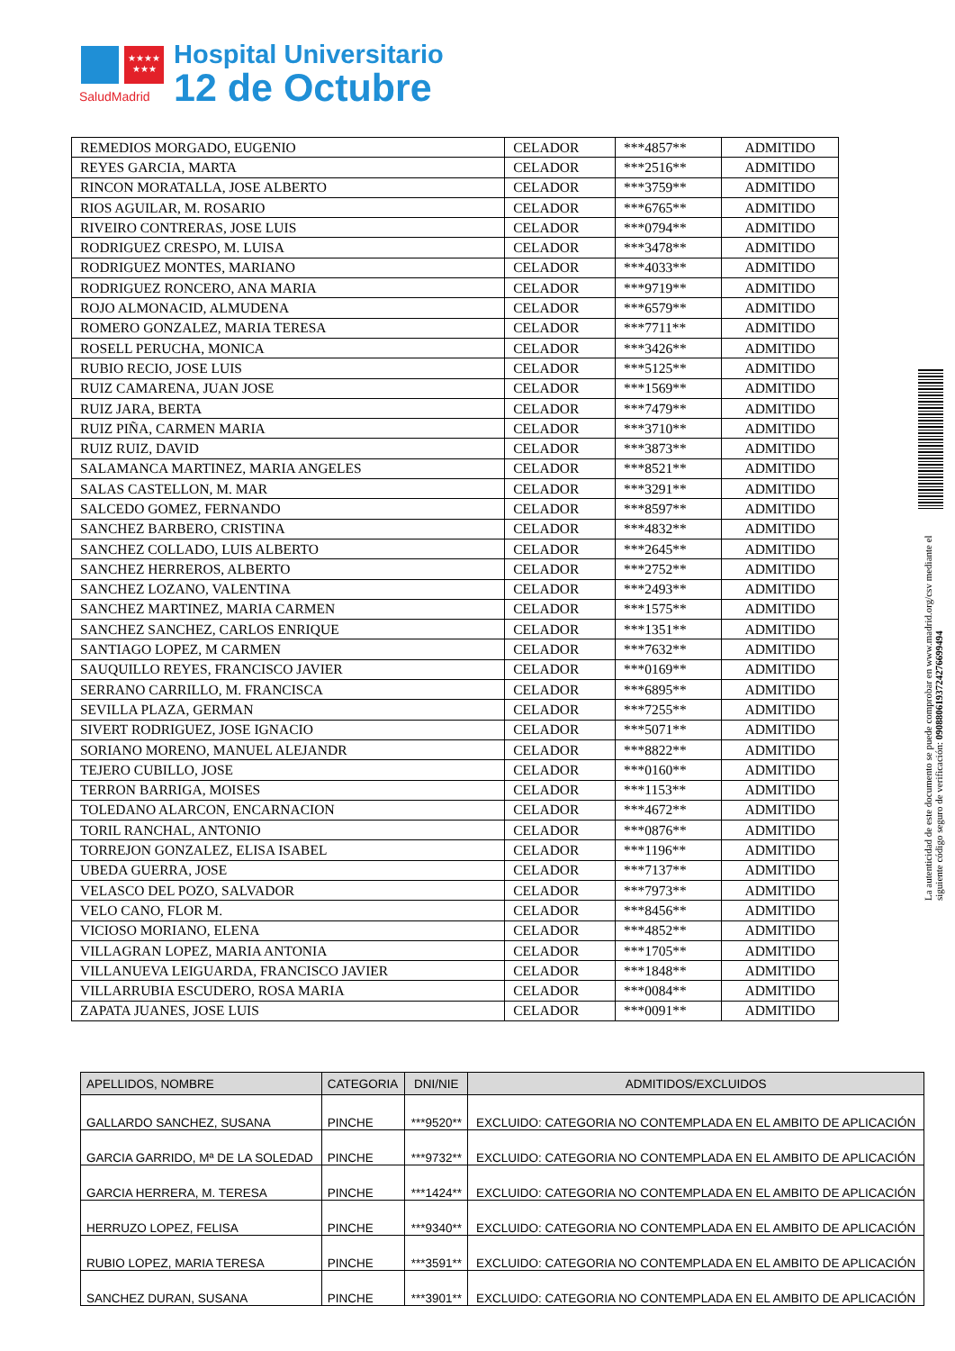★★★★
★★★
SaludMadrid
Hospital Universitario
12 de Octubre
| REMEDIOS MORGADO, EUGENIO | CELADOR | ***4857** | ADMITIDO |
| REYES GARCIA, MARTA | CELADOR | ***2516** | ADMITIDO |
| RINCON MORATALLA, JOSE ALBERTO | CELADOR | ***3759** | ADMITIDO |
| RIOS AGUILAR, M. ROSARIO | CELADOR | ***6765** | ADMITIDO |
| RIVEIRO CONTRERAS, JOSE LUIS | CELADOR | ***0794** | ADMITIDO |
| RODRIGUEZ CRESPO, M. LUISA | CELADOR | ***3478** | ADMITIDO |
| RODRIGUEZ MONTES, MARIANO | CELADOR | ***4033** | ADMITIDO |
| RODRIGUEZ RONCERO, ANA MARIA | CELADOR | ***9719** | ADMITIDO |
| ROJO ALMONACID, ALMUDENA | CELADOR | ***6579** | ADMITIDO |
| ROMERO GONZALEZ, MARIA TERESA | CELADOR | ***7711** | ADMITIDO |
| ROSELL PERUCHA, MONICA | CELADOR | ***3426** | ADMITIDO |
| RUBIO RECIO, JOSE LUIS | CELADOR | ***5125** | ADMITIDO |
| RUIZ CAMARENA, JUAN JOSE | CELADOR | ***1569** | ADMITIDO |
| RUIZ JARA, BERTA | CELADOR | ***7479** | ADMITIDO |
| RUIZ PIÑA, CARMEN MARIA | CELADOR | ***3710** | ADMITIDO |
| RUIZ RUIZ, DAVID | CELADOR | ***3873** | ADMITIDO |
| SALAMANCA MARTINEZ, MARIA ANGELES | CELADOR | ***8521** | ADMITIDO |
| SALAS CASTELLON, M. MAR | CELADOR | ***3291** | ADMITIDO |
| SALCEDO GOMEZ, FERNANDO | CELADOR | ***8597** | ADMITIDO |
| SANCHEZ BARBERO, CRISTINA | CELADOR | ***4832** | ADMITIDO |
| SANCHEZ COLLADO, LUIS ALBERTO | CELADOR | ***2645** | ADMITIDO |
| SANCHEZ HERREROS, ALBERTO | CELADOR | ***2752** | ADMITIDO |
| SANCHEZ LOZANO, VALENTINA | CELADOR | ***2493** | ADMITIDO |
| SANCHEZ MARTINEZ, MARIA CARMEN | CELADOR | ***1575** | ADMITIDO |
| SANCHEZ SANCHEZ, CARLOS ENRIQUE | CELADOR | ***1351** | ADMITIDO |
| SANTIAGO LOPEZ, M CARMEN | CELADOR | ***7632** | ADMITIDO |
| SAUQUILLO REYES, FRANCISCO JAVIER | CELADOR | ***0169** | ADMITIDO |
| SERRANO CARRILLO, M. FRANCISCA | CELADOR | ***6895** | ADMITIDO |
| SEVILLA PLAZA, GERMAN | CELADOR | ***7255** | ADMITIDO |
| SIVERT RODRIGUEZ, JOSE IGNACIO | CELADOR | ***5071** | ADMITIDO |
| SORIANO MORENO, MANUEL ALEJANDR | CELADOR | ***8822** | ADMITIDO |
| TEJERO CUBILLO, JOSE | CELADOR | ***0160** | ADMITIDO |
| TERRON BARRIGA, MOISES | CELADOR | ***1153** | ADMITIDO |
| TOLEDANO ALARCON, ENCARNACION | CELADOR | ***4672** | ADMITIDO |
| TORIL RANCHAL, ANTONIO | CELADOR | ***0876** | ADMITIDO |
| TORREJON GONZALEZ, ELISA ISABEL | CELADOR | ***1196** | ADMITIDO |
| UBEDA GUERRA, JOSE | CELADOR | ***7137** | ADMITIDO |
| VELASCO DEL POZO, SALVADOR | CELADOR | ***7973** | ADMITIDO |
| VELO CANO, FLOR M. | CELADOR | ***8456** | ADMITIDO |
| VICIOSO MORIANO, ELENA | CELADOR | ***4852** | ADMITIDO |
| VILLAGRAN LOPEZ, MARIA ANTONIA | CELADOR | ***1705** | ADMITIDO |
| VILLANUEVA LEIGUARDA, FRANCISCO JAVIER | CELADOR | ***1848** | ADMITIDO |
| VILLARRUBIA ESCUDERO, ROSA MARIA | CELADOR | ***0084** | ADMITIDO |
| ZAPATA JUANES, JOSE LUIS | CELADOR | ***0091** | ADMITIDO |
| APELLIDOS, NOMBRE | CATEGORIA | DNI/NIE | ADMITIDOS/EXCLUIDOS |
| --- | --- | --- | --- |
| GALLARDO SANCHEZ, SUSANA | PINCHE | ***9520** | EXCLUIDO: CATEGORIA NO CONTEMPLADA EN EL AMBITO DE APLICACIÓN |
| GARCIA GARRIDO, Mª DE LA SOLEDAD | PINCHE | ***9732** | EXCLUIDO: CATEGORIA NO CONTEMPLADA EN EL AMBITO DE APLICACIÓN |
| GARCIA HERRERA, M. TERESA | PINCHE | ***1424** | EXCLUIDO: CATEGORIA NO CONTEMPLADA EN EL AMBITO DE APLICACIÓN |
| HERRUZO LOPEZ, FELISA | PINCHE | ***9340** | EXCLUIDO: CATEGORIA NO CONTEMPLADA EN EL AMBITO DE APLICACIÓN |
| RUBIO LOPEZ, MARIA TERESA | PINCHE | ***3591** | EXCLUIDO: CATEGORIA NO CONTEMPLADA EN EL AMBITO DE APLICACIÓN |
| SANCHEZ DURAN, SUSANA | PINCHE | ***3901** | EXCLUIDO: CATEGORIA NO CONTEMPLADA EN EL AMBITO DE APLICACIÓN |
La autenticidad de este documento se puede comprobar en www.madrid.org/csv mediante el siguiente código seguro de verificación: 0908806193724276699494